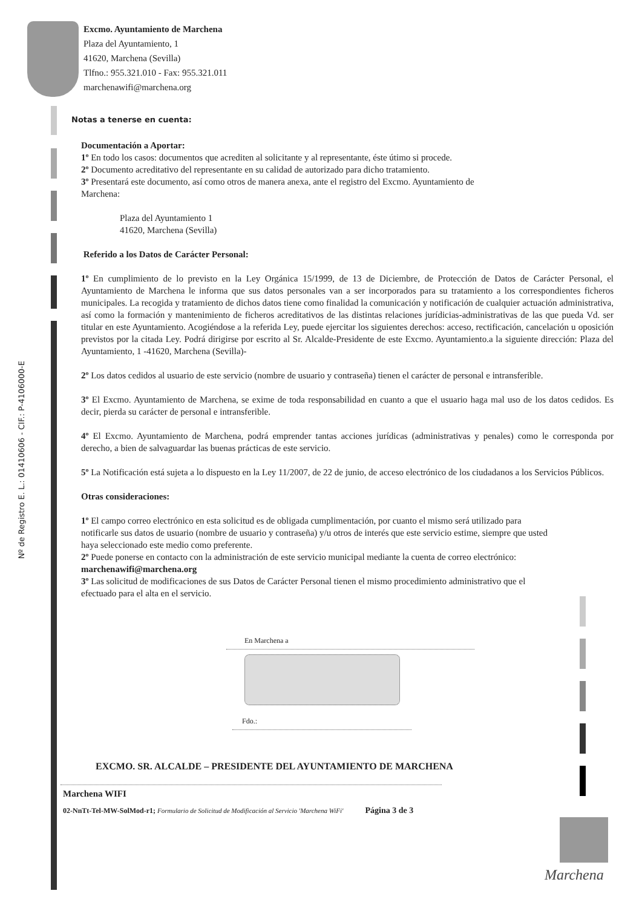Nº de Registro E. L.: 01410606 - CIF.: P-4106000-E
Excmo. Ayuntamiento de Marchena
Plaza del Ayuntamiento, 1
41620, Marchena (Sevilla)
Tlfno.: 955.321.010 - Fax: 955.321.011
marchenawifi@marchena.org
Notas a tenerse en cuenta:
Documentación a Aportar:
1º En todo los casos: documentos que acrediten al solicitante y al representante, éste útimo si procede.
2º Documento acreditativo del representante en su calidad de autorizado para dicho tratamiento.
3º Presentará este documento, así como otros de manera anexa, ante el registro del Excmo. Ayuntamiento de
Marchena:
Plaza del Ayuntamiento 1
41620, Marchena (Sevilla)
Referido a los Datos de Carácter Personal:
1º En cumplimiento de lo previsto en la Ley Orgánica 15/1999, de 13 de Diciembre, de Protección de Datos de Carácter Personal, el Ayuntamiento de Marchena le informa que sus datos personales van a ser incorporados para su tratamiento a los correspondientes ficheros municipales. La recogida y tratamiento de dichos datos tiene como finalidad la comunicación y notificación de cualquier actuación administrativa, así como la formación y mantenimiento de ficheros acreditativos de las distintas relaciones jurídicias-administrativas de las que pueda Vd. ser titular en este Ayuntamiento. Acogiéndose a la referida Ley, puede ejercitar los siguientes derechos: acceso, rectificación, cancelación u oposición previstos por la citada Ley. Podrá dirigirse por escrito al Sr. Alcalde-Presidente de este Excmo. Ayuntamiento.a la siguiente dirección: Plaza del Ayuntamiento, 1 -41620, Marchena (Sevilla)-
2º Los datos cedidos al usuario de este servicio (nombre de usuario y contraseña) tienen el carácter de personal e intransferible.
3º El Excmo. Ayuntamiento de Marchena, se exime de toda responsabilidad en cuanto a que el usuario haga mal uso de los datos cedidos. Es decir, pierda su carácter de personal e intransferible.
4º El Excmo. Ayuntamiento de Marchena, podrá emprender tantas acciones jurídicas (administrativas y penales) como le corresponda por derecho, a bien de salvaguardar las buenas prácticas de este servicio.
5º La Notificación está sujeta a lo dispuesto en la Ley 11/2007, de 22 de junio, de acceso electrónico de los ciudadanos a los Servicios Públicos.
Otras consideraciones:
1º El campo correo electrónico en esta solicitud es de obligada cumplimentación, por cuanto el mismo será utilizado para notificarle sus datos de usuario (nombre de usuario y contraseña) y/u otros de interés que este servicio estime, siempre que usted haya seleccionado este medio como preferente.
2º Puede ponerse en contacto con la administración de este servicio municipal mediante la cuenta de correo electrónico: marchenawifi@marchena.org
3º Las solicitud de modificaciones de sus Datos de Carácter Personal tienen el mismo procedimiento administrativo que el efectuado para el alta en el servicio.
En Marchena a
Fdo.:
EXCMO. SR. ALCALDE – PRESIDENTE DEL AYUNTAMIENTO DE MARCHENA
Marchena WIFI
02-NnTt-Tel-MW-SolMod-r1; Formulario de Solicitud de Modificación al Servicio 'Marchena WiFi' Página 3 de 3
Marchena